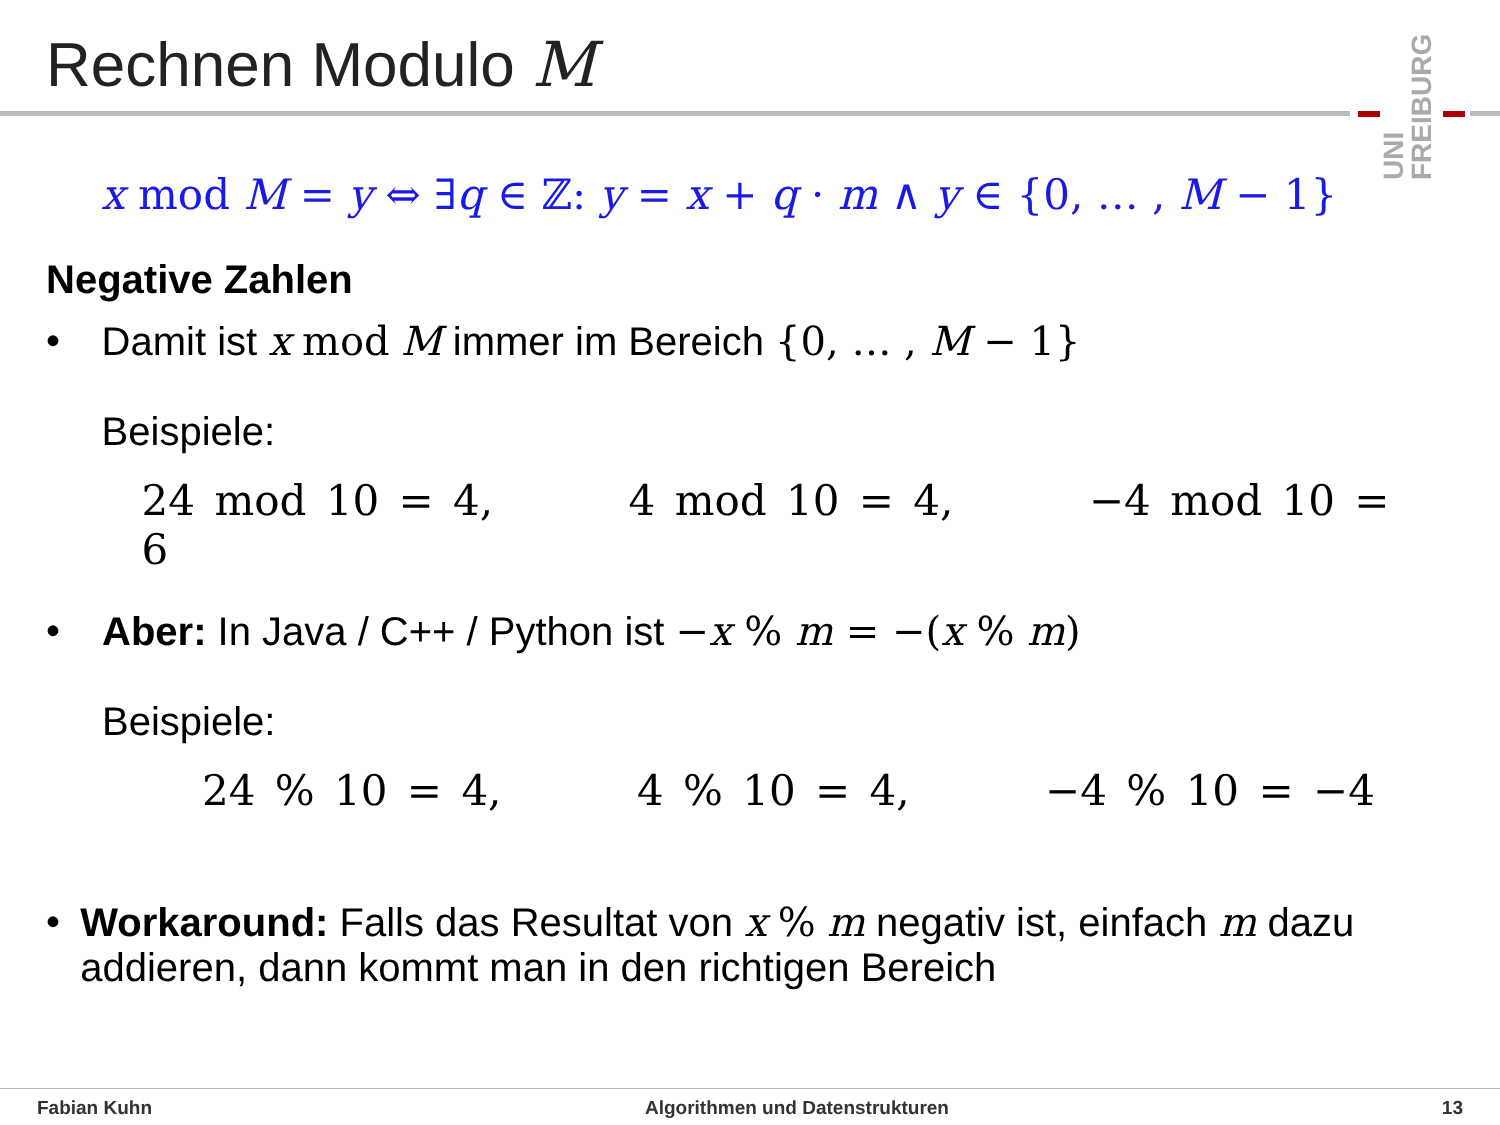Rechnen Modulo M
UNI FREIBURG
x mod M = y ⇔ ∃q ∈ ℤ: y = x + q · m ∧ y ∈ {0, … , M − 1}
Negative Zahlen
• Damit ist x mod M immer im Bereich {0, … , M − 1}
Beispiele:
24 mod 10 = 4, 4 mod 10 = 4, −4 mod 10 = 6
• Aber: In Java / C++ / Python ist −x % m = −(x % m)
Beispiele:
24 % 10 = 4, 4 % 10 = 4, −4 % 10 = −4
• Workaround: Falls das Resultat von x % m negativ ist, einfach m dazu addieren, dann kommt man in den richtigen Bereich
Fabian Kuhn Algorithmen und Datenstrukturen 13